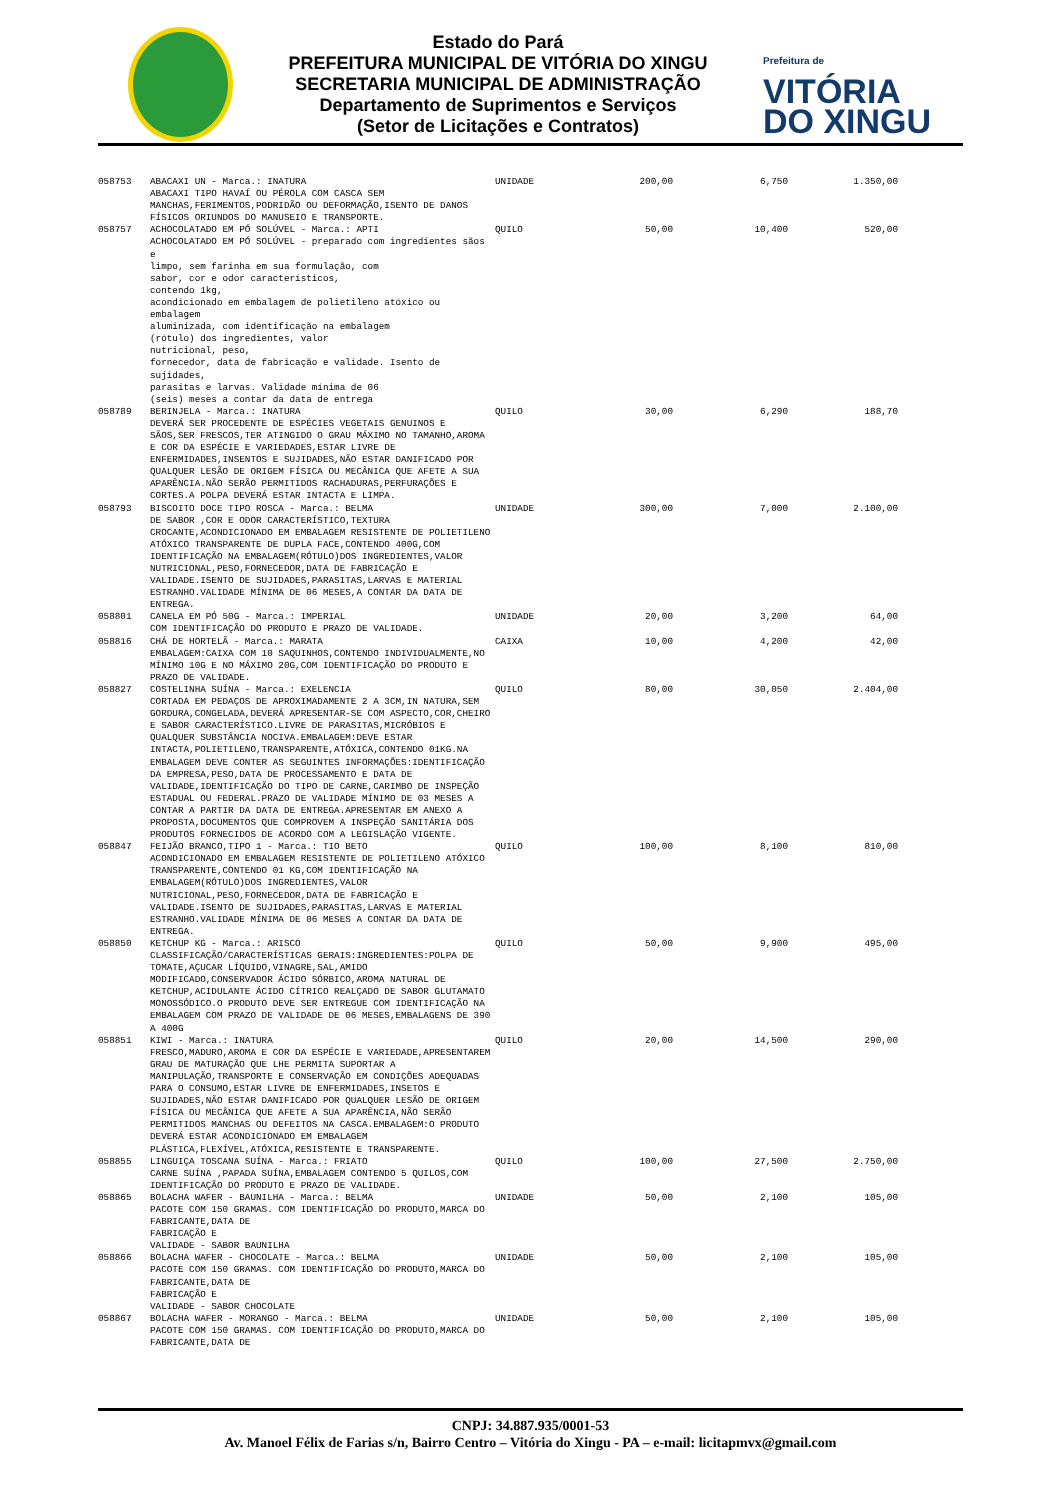Estado do Pará
PREFEITURA MUNICIPAL DE VITÓRIA DO XINGU
SECRETARIA MUNICIPAL DE ADMINISTRAÇÃO
Departamento de Suprimentos e Serviços
(Setor de Licitações e Contratos)
Prefeitura de
VITÓRIA
DO XINGU
| 058753 | ABACAXI UN - Marca.: INATURA ABACAXI TIPO HAVAÍ OU PÉROLA COM CASCA SEM MANCHAS,FERIMENTOS,PODRIDÃO OU DEFORMAÇÃO,ISENTO DE DANOS FÍSICOS ORIUNDOS DO MANUSEIO E TRANSPORTE. | UNIDADE | 200,00 | 6,750 | 1.350,00 |
| 058757 | ACHOCOLATADO EM PÓ SOLÚVEL - Marca.: APTI ACHOCOLATADO EM PÓ SOLÚVEL - preparado com ingredientes sãos e limpo, sem farinha em sua formulação, com sabor, cor e odor característicos, contendo 1kg, acondicionado em embalagem de polietileno atóxico ou embalagem aluminizada, com identificação na embalagem (rótulo) dos ingredientes, valor nutricional, peso, fornecedor, data de fabricação e validade. Isento de sujidades, parasitas e larvas. Validade mínima de 06 (seis) meses a contar da data de entrega | QUILO | 50,00 | 10,400 | 520,00 |
| 058789 | BERINJELA - Marca.: INATURA DEVERÁ SER PROCEDENTE DE ESPÉCIES VEGETAIS GENUINOS E SÃOS,SER FRESCOS,TER ATINGIDO O GRAU MÁXIMO NO TAMANHO,AROMA E COR DA ESPÉCIE E VARIEDADES,ESTAR LIVRE DE ENFERMIDADES,INSENTOS E SUJIDADES,NÃO ESTAR DANIFICADO POR QUALQUER LESÃO DE ORIGEM FÍSICA OU MECÂNICA QUE AFETE A SUA APARÊNCIA.NÃO SERÃO PERMITIDOS RACHADURAS,PERFURAÇÕES E CORTES.A POLPA DEVERÁ ESTAR INTACTA E LIMPA. | QUILO | 30,00 | 6,290 | 188,70 |
| 058793 | BISCOITO DOCE TIPO ROSCA - Marca.: BELMA DE SABOR ,COR E ODOR CARACTERÍSTICO,TEXTURA CROCANTE,ACONDICIONADO EM EMBALAGEM RESISTENTE DE POLIETILENO ATÓXICO TRANSPARENTE DE DUPLA FACE,CONTENDO 400G,COM IDENTIFICAÇÃO NA EMBALAGEM(RÓTULO)DOS INGREDIENTES,VALOR NUTRICIONAL,PESO,FORNECEDOR,DATA DE FABRICAÇÃO E VALIDADE.ISENTO DE SUJIDADES,PARASITAS,LARVAS E MATERIAL ESTRANHO.VALIDADE MÍNIMA DE 06 MESES,A CONTAR DA DATA DE ENTREGA. | UNIDADE | 300,00 | 7,000 | 2.100,00 |
| 058801 | CANELA EM PÓ 50G - Marca.: IMPERIAL COM IDENTIFICAÇÃO DO PRODUTO E PRAZO DE VALIDADE. | UNIDADE | 20,00 | 3,200 | 64,00 |
| 058816 | CHÁ DE HORTELÃ - Marca.: MARATA EMBALAGEM:CAIXA COM 10 SAQUINHOS,CONTENDO INDIVIDUALMENTE,NO MÍNIMO 10G E NO MÁXIMO 20G,COM IDENTIFICAÇÃO DO PRODUTO E PRAZO DE VALIDADE. | CAIXA | 10,00 | 4,200 | 42,00 |
| 058827 | COSTELINHA SUÍNA - Marca.: EXELENCIA CORTADA EM PEDAÇOS DE APROXIMADAMENTE 2 A 3CM,IN NATURA,SEM GORDURA,CONGELADA,DEVERÁ APRESENTAR-SE COM ASPECTO,COR,CHEIRO E SABOR CARACTERÍSTICO.LIVRE DE PARASITAS,MICRÓBIOS E QUALQUER SUBSTÂNCIA NOCIVA.EMBALAGEM:DEVE ESTAR INTACTA,POLIETILENO,TRANSPARENTE,ATÓXICA,CONTENDO 01KG.NA EMBALAGEM DEVE CONTER AS SEGUINTES INFORMAÇÕES:IDENTIFICAÇÃO DA EMPRESA,PESO,DATA DE PROCESSAMENTO E DATA DE VALIDADE,IDENTIFICAÇÃO DO TIPO DE CARNE,CARIMBO DE INSPEÇÃO ESTADUAL OU FEDERAL.PRAZO DE VALIDADE MÍNIMO DE 03 MESES A CONTAR A PARTIR DA DATA DE ENTREGA.APRESENTAR EM ANEXO A PROPOSTA,DOCUMENTOS QUE COMPROVEM A INSPEÇÃO SANITÁRIA DOS PRODUTOS FORNECIDOS DE ACORDO COM A LEGISLAÇÃO VIGENTE. | QUILO | 80,00 | 30,050 | 2.404,00 |
| 058847 | FEIJÃO BRANCO,TIPO 1 - Marca.: TIO BETO ACONDICIONADO EM EMBALAGEM RESISTENTE DE POLIETILENO ATÓXICO TRANSPARENTE,CONTENDO 01 KG,COM IDENTIFICAÇÃO NA EMBALAGEM(RÓTULO)DOS INGREDIENTES,VALOR NUTRICIONAL,PESO,FORNECEDOR,DATA DE FABRICAÇÃO E VALIDADE.ISENTO DE SUJIDADES,PARASITAS,LARVAS E MATERIAL ESTRANHO.VALIDADE MÍNIMA DE 06 MESES A CONTAR DA DATA DE ENTREGA. | QUILO | 100,00 | 8,100 | 810,00 |
| 058850 | KETCHUP KG - Marca.: ARISCO CLASSIFICAÇÃO/CARACTERÍSTICAS GERAIS:INGREDIENTES:POLPA DE TOMATE,AÇUCAR LÍQUIDO,VINAGRE,SAL,AMIDO MODIFICADO,CONSERVADOR ÁCIDO SÓRBICO,AROMA NATURAL DE KETCHUP,ACIDULANTE ÁCIDO CÍTRICO REALÇADO DE SABOR GLUTAMATO MONOSSÓDICO.O PRODUTO DEVE SER ENTREGUE COM IDENTIFICAÇÃO NA EMBALAGEM COM PRAZO DE VALIDADE DE 06 MESES,EMBALAGENS DE 390 A 400G | QUILO | 50,00 | 9,900 | 495,00 |
| 058851 | KIWI - Marca.: INATURA FRESCO,MADURO,AROMA E COR DA ESPÉCIE E VARIEDADE,APRESENTAREM GRAU DE MATURAÇÃO QUE LHE PERMITA SUPORTAR A MANIPULAÇÃO,TRANSPORTE E CONSERVAÇÃO EM CONDIÇÕES ADEQUADAS PARA O CONSUMO,ESTAR LIVRE DE ENFERMIDADES,INSETOS E SUJIDADES,NÃO ESTAR DANIFICADO POR QUALQUER LESÃO DE ORIGEM FÍSICA OU MECÂNICA QUE AFETE A SUA APARÊNCIA,NÃO SERÃO PERMITIDOS MANCHAS OU DEFEITOS NA CASCA.EMBALAGEM:O PRODUTO DEVERÁ ESTAR ACONDICIONADO EM EMBALAGEM PLÁSTICA,FLEXÍVEL,ATÓXICA,RESISTENTE E TRANSPARENTE. | QUILO | 20,00 | 14,500 | 290,00 |
| 058855 | LINGUIÇA TOSCANA SUÍNA - Marca.: FRIATO CARNE SUÍNA ,PAPADA SUÍNA,EMBALAGEM CONTENDO 5 QUILOS,COM IDENTIFICAÇÃO DO PRODUTO E PRAZO DE VALIDADE. | QUILO | 100,00 | 27,500 | 2.750,00 |
| 058865 | BOLACHA WAFER - BAUNILHA - Marca.: BELMA PACOTE COM 150 GRAMAS. COM IDENTIFICAÇÃO DO PRODUTO,MARCA DO FABRICANTE,DATA DE FABRICAÇÃO E VALIDADE - SABOR BAUNILHA | UNIDADE | 50,00 | 2,100 | 105,00 |
| 058866 | BOLACHA WAFER - CHOCOLATE - Marca.: BELMA PACOTE COM 150 GRAMAS. COM IDENTIFICAÇÃO DO PRODUTO,MARCA DO FABRICANTE,DATA DE FABRICAÇÃO E VALIDADE - SABOR CHOCOLATE | UNIDADE | 50,00 | 2,100 | 105,00 |
| 058867 | BOLACHA WAFER - MORANGO - Marca.: BELMA PACOTE COM 150 GRAMAS. COM IDENTIFICAÇÃO DO PRODUTO,MARCA DO FABRICANTE,DATA DE | UNIDADE | 50,00 | 2,100 | 105,00 |
CNPJ: 34.887.935/0001-53
Av. Manoel Félix de Farias s/n, Bairro Centro – Vitória do Xingu - PA – e-mail: licitapmvx@gmail.com